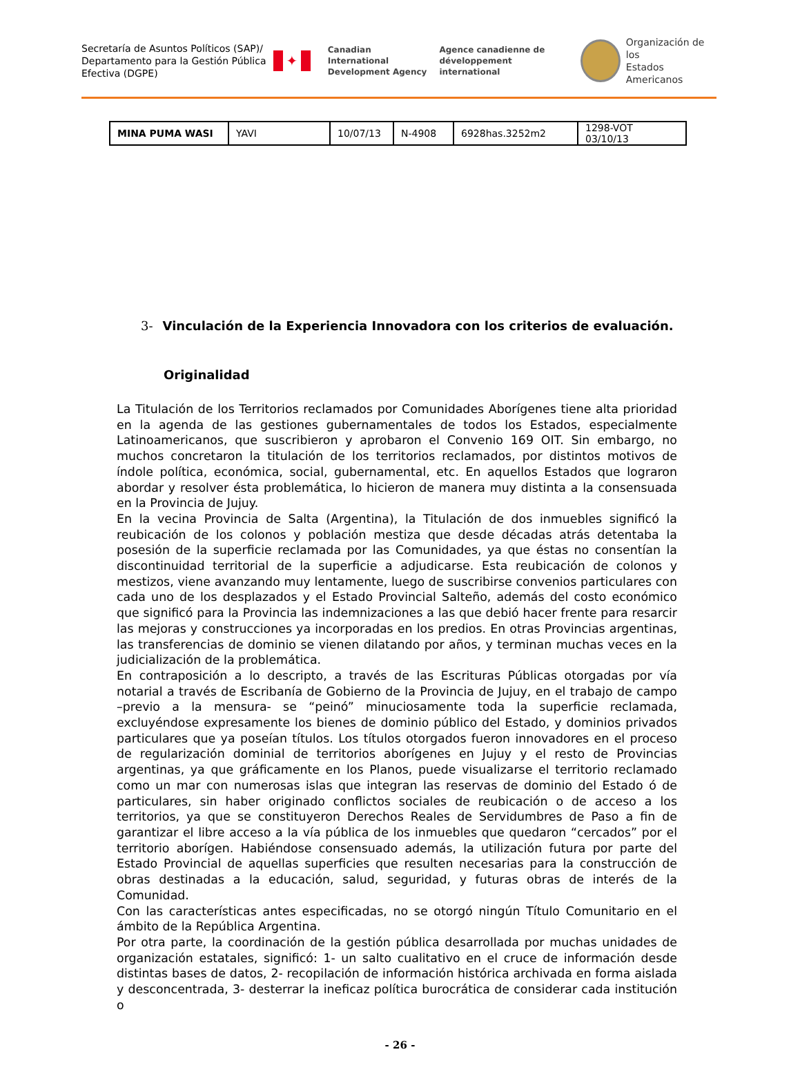Secretaría de Asuntos Políticos (SAP)/ Departamento para la Gestión Pública Efectiva (DGPE)
✦
Canadian International
Development Agency
Agence canadienne de
développement international
Organización de los
Estados Americanos
| MINA PUMA WASI | YAVI | 10/07/13 | N-4908 | 6928has.3252m2 | 1298-VOT 03/10/13 |
3- Vinculación de la Experiencia Innovadora con los criterios de evaluación.
Originalidad
La Titulación de los Territorios reclamados por Comunidades Aborígenes tiene alta prioridad en la agenda de las gestiones gubernamentales de todos los Estados, especialmente Latinoamericanos, que suscribieron y aprobaron el Convenio 169 OIT. Sin embargo, no muchos concretaron la titulación de los territorios reclamados, por distintos motivos de índole política, económica, social, gubernamental, etc. En aquellos Estados que lograron abordar y resolver ésta problemática, lo hicieron de manera muy distinta a la consensuada en la Provincia de Jujuy.
En la vecina Provincia de Salta (Argentina), la Titulación de dos inmuebles significó la reubicación de los colonos y población mestiza que desde décadas atrás detentaba la posesión de la superficie reclamada por las Comunidades, ya que éstas no consentían la discontinuidad territorial de la superficie a adjudicarse. Esta reubicación de colonos y mestizos, viene avanzando muy lentamente, luego de suscribirse convenios particulares con cada uno de los desplazados y el Estado Provincial Salteño, además del costo económico que significó para la Provincia las indemnizaciones a las que debió hacer frente para resarcir las mejoras y construcciones ya incorporadas en los predios. En otras Provincias argentinas, las transferencias de dominio se vienen dilatando por años, y terminan muchas veces en la judicialización de la problemática.
En contraposición a lo descripto, a través de las Escrituras Públicas otorgadas por vía notarial a través de Escribanía de Gobierno de la Provincia de Jujuy, en el trabajo de campo –previo a la mensura- se “peinó” minuciosamente toda la superficie reclamada, excluyéndose expresamente los bienes de dominio público del Estado, y dominios privados particulares que ya poseían títulos. Los títulos otorgados fueron innovadores en el proceso de regularización dominial de territorios aborígenes en Jujuy y el resto de Provincias argentinas, ya que gráficamente en los Planos, puede visualizarse el territorio reclamado como un mar con numerosas islas que integran las reservas de dominio del Estado ó de particulares, sin haber originado conflictos sociales de reubicación o de acceso a los territorios, ya que se constituyeron Derechos Reales de Servidumbres de Paso a fin de garantizar el libre acceso a la vía pública de los inmuebles que quedaron “cercados” por el territorio aborígen. Habiéndose consensuado además, la utilización futura por parte del Estado Provincial de aquellas superficies que resulten necesarias para la construcción de obras destinadas a la educación, salud, seguridad, y futuras obras de interés de la Comunidad.
Con las características antes especificadas, no se otorgó ningún Título Comunitario en el ámbito de la República Argentina.
Por otra parte, la coordinación de la gestión pública desarrollada por muchas unidades de organización estatales, significó: 1- un salto cualitativo en el cruce de información desde distintas bases de datos, 2- recopilación de información histórica archivada en forma aislada y desconcentrada, 3- desterrar la ineficaz política burocrática de considerar cada institución o
- 26 -